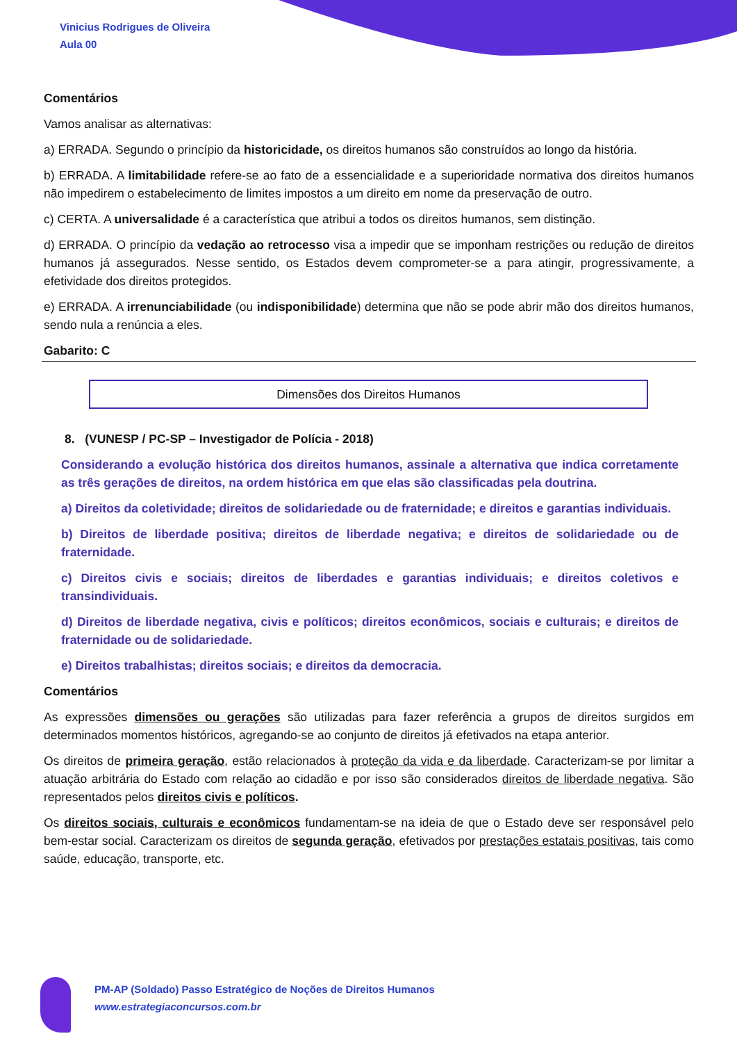Vinicius Rodrigues de Oliveira
Aula 00
Comentários
Vamos analisar as alternativas:
a) ERRADA. Segundo o princípio da historicidade, os direitos humanos são construídos ao longo da história.
b) ERRADA. A limitabilidade refere-se ao fato de a essencialidade e a superioridade normativa dos direitos humanos não impedirem o estabelecimento de limites impostos a um direito em nome da preservação de outro.
c) CERTA. A universalidade é a característica que atribui a todos os direitos humanos, sem distinção.
d) ERRADA. O princípio da vedação ao retrocesso visa a impedir que se imponham restrições ou redução de direitos humanos já assegurados. Nesse sentido, os Estados devem comprometer-se a para atingir, progressivamente, a efetividade dos direitos protegidos.
e) ERRADA. A irrenunciabilidade (ou indisponibilidade) determina que não se pode abrir mão dos direitos humanos, sendo nula a renúncia a eles.
Gabarito: C
Dimensões dos Direitos Humanos
8. (VUNESP / PC-SP – Investigador de Polícia - 2018)
Considerando a evolução histórica dos direitos humanos, assinale a alternativa que indica corretamente as três gerações de direitos, na ordem histórica em que elas são classificadas pela doutrina.
a) Direitos da coletividade; direitos de solidariedade ou de fraternidade; e direitos e garantias individuais.
b) Direitos de liberdade positiva; direitos de liberdade negativa; e direitos de solidariedade ou de fraternidade.
c) Direitos civis e sociais; direitos de liberdades e garantias individuais; e direitos coletivos e transindividuais.
d) Direitos de liberdade negativa, civis e políticos; direitos econômicos, sociais e culturais; e direitos de fraternidade ou de solidariedade.
e) Direitos trabalhistas; direitos sociais; e direitos da democracia.
Comentários
As expressões dimensões ou gerações são utilizadas para fazer referência a grupos de direitos surgidos em determinados momentos históricos, agregando-se ao conjunto de direitos já efetivados na etapa anterior.
Os direitos de primeira geração, estão relacionados à proteção da vida e da liberdade. Caracterizam-se por limitar a atuação arbitrária do Estado com relação ao cidadão e por isso são considerados direitos de liberdade negativa. São representados pelos direitos civis e políticos.
Os direitos sociais, culturais e econômicos fundamentam-se na ideia de que o Estado deve ser responsável pelo bem-estar social. Caracterizam os direitos de segunda geração, efetivados por prestações estatais positivas, tais como saúde, educação, transporte, etc.
PM-AP (Soldado) Passo Estratégico de Noções de Direitos Humanos
www.estrategiaconcursos.com.br